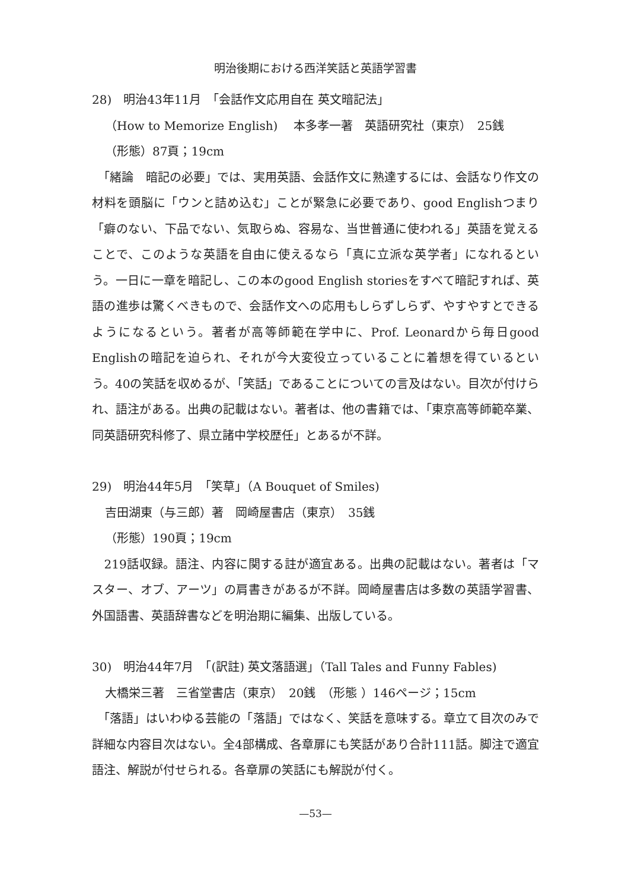明治後期における西洋笑話と英語学習書
28)　明治43年11月　「会話作文応用自在 英文暗記法」
（How to Memorize English)　 本多孝一著　英語研究社（東京）　25銭
（形態）87頁；19cm
　「緒論　暗記の必要」では、実用英語、会話作文に熟達するには、会話なり作文の材料を頭脳に「ウンと詰め込む」ことが緊急に必要であり、good Englishつまり「癖のない、下品でない、気取らぬ、容易な、当世普通に使われる」英語を覚えることで、このような英語を自由に使えるなら「真に立派な英学者」になれるという。一日に一章を暗記し、この本のgood English storiesをすべて暗記すれば、英語の進歩は驚くべきもので、会話作文への応用もしらずしらず、やすやすとできるようになるという。著者が高等師範在学中に、Prof. Leonardから毎日good Englishの暗記を迫られ、それが今大変役立っていることに着想を得ているという。40の笑話を収めるが、「笑話」であることについての言及はない。目次が付けられ、語注がある。出典の記載はない。著者は、他の書籍では、「東京高等師範卒業、同英語研究科修了、県立諸中学校歴任」とあるが不詳。
29)　明治44年5月　「笑草」（A Bouquet of Smiles)
吉田湖東（与三郎）著　岡崎屋書店（東京）　35銭
（形態）190頁；19cm
　219話収録。語注、内容に関する註が適宜ある。出典の記載はない。著者は「マスター、オブ、アーツ」の肩書きがあるが不詳。岡崎屋書店は多数の英語学習書、外国語書、英語辞書などを明治期に編集、出版している。
30)　明治44年7月　「(訳註) 英文落語選」（Tall Tales and Funny Fables)
大橋栄三著　三省堂書店（東京）　20銭　（形態 ）146ページ；15cm
　「落語」はいわゆる芸能の「落語」ではなく、笑話を意味する。章立て目次のみで詳細な内容目次はない。全4部構成、各章扉にも笑話があり合計111話。脚注で適宜語注、解説が付せられる。各章扉の笑話にも解説が付く。
—53—